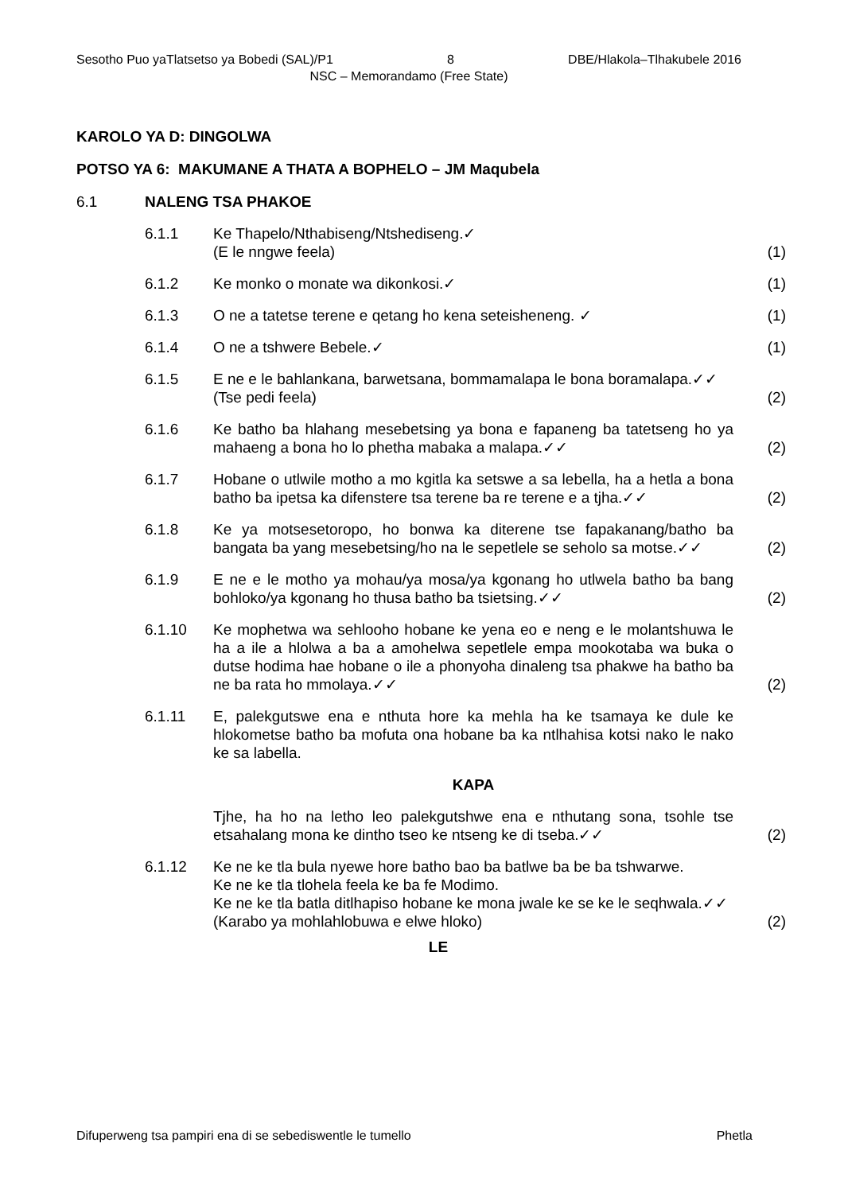Sesotho Puo yaTlatsetso ya Bobedi (SAL)/P1 8 DBE/Hlakola–Tlhakubele 2016
NSC – Memorandamo (Free State)
KAROLO YA D: DINGOLWA
POTSO YA 6: MAKUMANE A THATA A BOPHELO – JM Maqubela
6.1 NALENG TSA PHAKOE
6.1.1 Ke Thapelo/Nthabiseng/Ntshediseng.✓
(E le nngwe feela)
(1)
6.1.2 Ke monko o monate wa dikonkosi.✓ (1)
6.1.3 O ne a tatetse terene e qetang ho kena seteisheneng. ✓ (1)
6.1.4 O ne a tshwere Bebele.✓ (1)
6.1.5 E ne e le bahlankana, barwetsana, bommamalapa le bona boramalapa.✓✓
(Tse pedi feela)
(2)
6.1.6 Ke batho ba hlahang mesebetsing ya bona e fapaneng ba tatetseng ho ya mahaeng a bona ho lo phetha mabaka a malapa.✓✓
(2)
6.1.7 Hobane o utlwile motho a mo kgitla ka setswe a sa lebella, ha a hetla a bona batho ba ipetsa ka difenstere tsa terene ba re terene e a tjha.✓✓
(2)
6.1.8 Ke ya motsesetoropo, ho bonwa ka diterene tse fapakanang/batho ba bangata ba yang mesebetsing/ho na le sepetlele se seholo sa motse.✓✓
(2)
6.1.9 E ne e le motho ya mohau/ya mosa/ya kgonang ho utlwela batho ba bang bohloko/ya kgonang ho thusa batho ba tsietsing.✓✓
(2)
6.1.10 Ke mophetwa wa sehlooho hobane ke yena eo e neng e le molantshuwa le ha a ile a hlolwa a ba a amohelwa sepetlele empa mookotaba wa buka o dutse hodima hae hobane o ile a phonyoha dinaleng tsa phakwe ha batho ba ne ba rata ho mmolaya.✓✓
(2)
6.1.11 E, palekgutswe ena e nthuta hore ka mehla ha ke tsamaya ke dule ke hlokometse batho ba mofuta ona hobane ba ka ntlhahisa kotsi nako le nako ke sa labella.
KAPA
Tjhe, ha ho na letho leo palekgutshwe ena e nthutang sona, tsohle tse etsahalang mona ke dintho tseo ke ntseng ke di tseba.✓✓
(2)
6.1.12 Ke ne ke tla bula nyewe hore batho bao ba batlwe ba be ba tshwarwe.
Ke ne ke tla tlohela feela ke ba fe Modimo.
Ke ne ke tla batla ditlhapiso hobane ke mona jwale ke se ke le seqhwala.✓✓
(Karabo ya mohlahlobuwa e elwe hloko)
(2)
LE
Difuperweng tsa pampiri ena di se sebediswentle le tumello Phetla